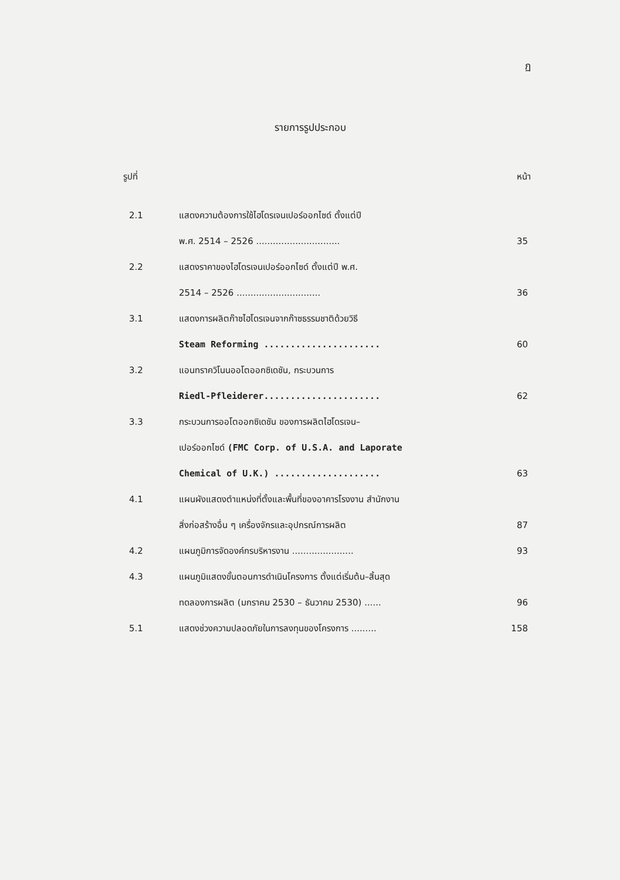ฏ
รายการรูปประกอบ
รูปที่ หน้า
| 2.1 | แสดงความต้องการใช้ไฮโดรเจนเปอร์ออกไซด์ ตั้งแต่ปี | |
| | พ.ศ. 2514 – 2526 .............................. | 35 |
| 2.2 | แสดงราคาของไฮโดรเจนเปอร์ออกไซด์ ตั้งแต่ปี พ.ศ. | |
| | 2514 – 2526 .............................. | 36 |
| 3.1 | แสดงการผลิตก๊าซไฮโดรเจนจากก๊าซธรรมชาติด้วยวิธี | |
| | Steam Reforming ...................... | 60 |
| 3.2 | แอนทราควิโนนออโตออกซิเดชัน, กระบวนการ | |
| | Riedl-Pfleiderer...................... | 62 |
| 3.3 | กระบวนการออโตออกซิเดชัน ของการผลิตไฮโดรเจน– | |
| | เปอร์ออกไซด์ (FMC Corp. of U.S.A. and Laporate | |
| | Chemical of U.K.) .................... | 63 |
| 4.1 | แผนผังแสดงตำแหน่งที่ตั้งและพื้นที่ของอาคารโรงงาน สำนักงาน | |
| | สิ่งก่อสร้างอื่น ๆ เครื่องจักรและอุปกรณ์การผลิต | 87 |
| 4.2 | แผนภูมิการจัดองค์กรบริหารงาน ...................... | 93 |
| 4.3 | แผนภูมิแสดงขั้นตอนการดำเนินโครงการ ตั้งแต่เริ่มต้น–สิ้นสุด | |
| | ทดลองการผลิต (มกราคม 2530 – ธันวาคม 2530) ...... | 96 |
| 5.1 | แสดงช่วงความปลอดภัยในการลงทุนของโครงการ ......... | 158 |